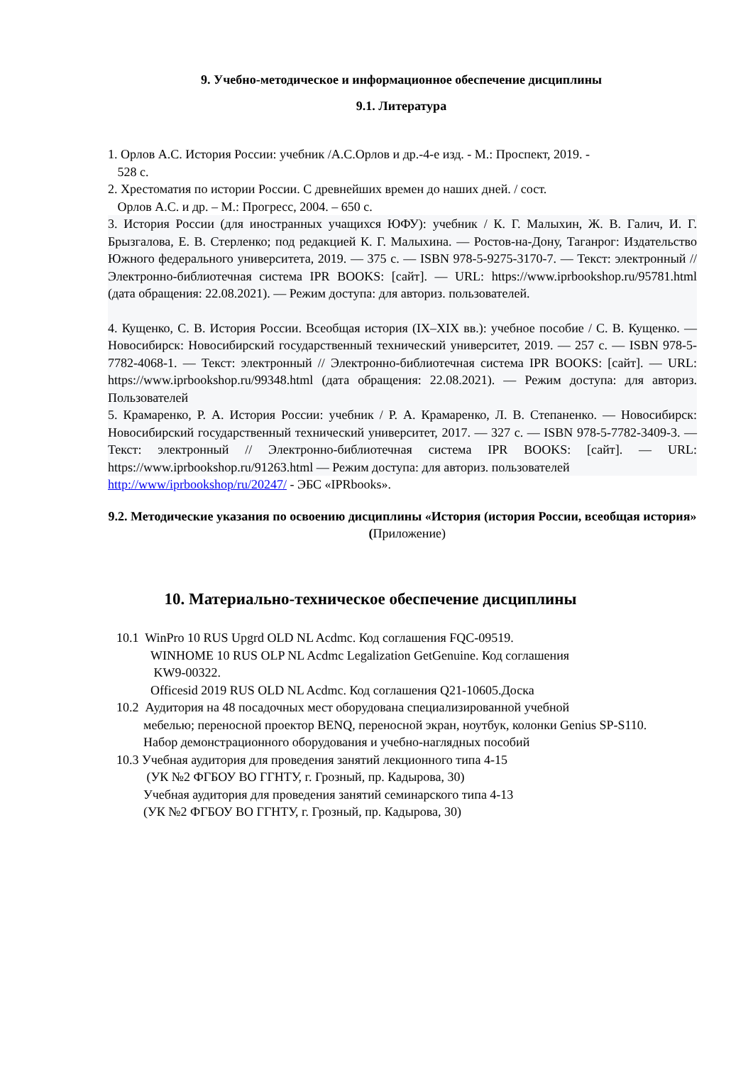9. Учебно-методическое и информационное обеспечение дисциплины
9.1. Литература
1. Орлов А.С. История России: учебник /А.С.Орлов и др.-4-е изд. - М.: Проспект, 2019. -
528 с.
2. Хрестоматия по истории России. С древнейших времен до наших дней. / сост.
Орлов А.С. и др. – М.: Прогресс, 2004. – 650 с.
3. История России (для иностранных учащихся ЮФУ): учебник / К. Г. Малыхин, Ж. В. Галич, И. Г. Брызгалова, Е. В. Стерленко; под редакцией К. Г. Малыхина. — Ростов-на-Дону, Таганрог: Издательство Южного федерального университета, 2019. — 375 с. — ISBN 978-5-9275-3170-7. — Текст: электронный // Электронно-библиотечная система IPR BOOKS: [сайт]. — URL: https://www.iprbookshop.ru/95781.html (дата обращения: 22.08.2021). — Режим доступа: для авториз. пользователей.
4. Кущенко, С. В. История России. Всеобщая история (IX–XIX вв.): учебное пособие / С. В. Кущенко. — Новосибирск: Новосибирский государственный технический университет, 2019. — 257 с. — ISBN 978-5-7782-4068-1. — Текст: электронный // Электронно-библиотечная система IPR BOOKS: [сайт]. — URL: https://www.iprbookshop.ru/99348.html (дата обращения: 22.08.2021). — Режим доступа: для авториз. Пользователей
5. Крамаренко, Р. А. История России: учебник / Р. А. Крамаренко, Л. В. Степаненко. — Новосибирск: Новосибирский государственный технический университет, 2017. — 327 с. — ISBN 978-5-7782-3409-3. — Текст: электронный // Электронно-библиотечная система IPR BOOKS: [сайт]. — URL: https://www.iprbookshop.ru/91263.html — Режим доступа: для авториз. пользователей
http://www/iprbookshop/ru/20247/ - ЭБС «IPRbooks».
9.2. Методические указания по освоению дисциплины «История (история России, всеобщая история» (Приложение)
10. Материально-техническое обеспечение дисциплины
10.1 WinPro 10 RUS Upgrd OLD NL Acdmc. Код соглашения FQC-09519.
WINHOME 10 RUS OLP NL Acdmc Legalization GetGenuine. Код соглашения
KW9-00322.
Officesid 2019 RUS OLD NL Acdmc. Код соглашения Q21-10605.Доска
10.2 Аудитория на 48 посадочных мест оборудована специализированной учебной
мебелью; переносной проектор BENQ, переносной экран, ноутбук, колонки Genius SP-S110.
Набор демонстрационного оборудования и учебно-наглядных пособий
10.3 Учебная аудитория для проведения занятий лекционного типа 4-15
(УК №2 ФГБОУ ВО ГГНТУ, г. Грозный, пр. Кадырова, 30)
Учебная аудитория для проведения занятий семинарского типа 4-13
(УК №2 ФГБОУ ВО ГГНТУ, г. Грозный, пр. Кадырова, 30)